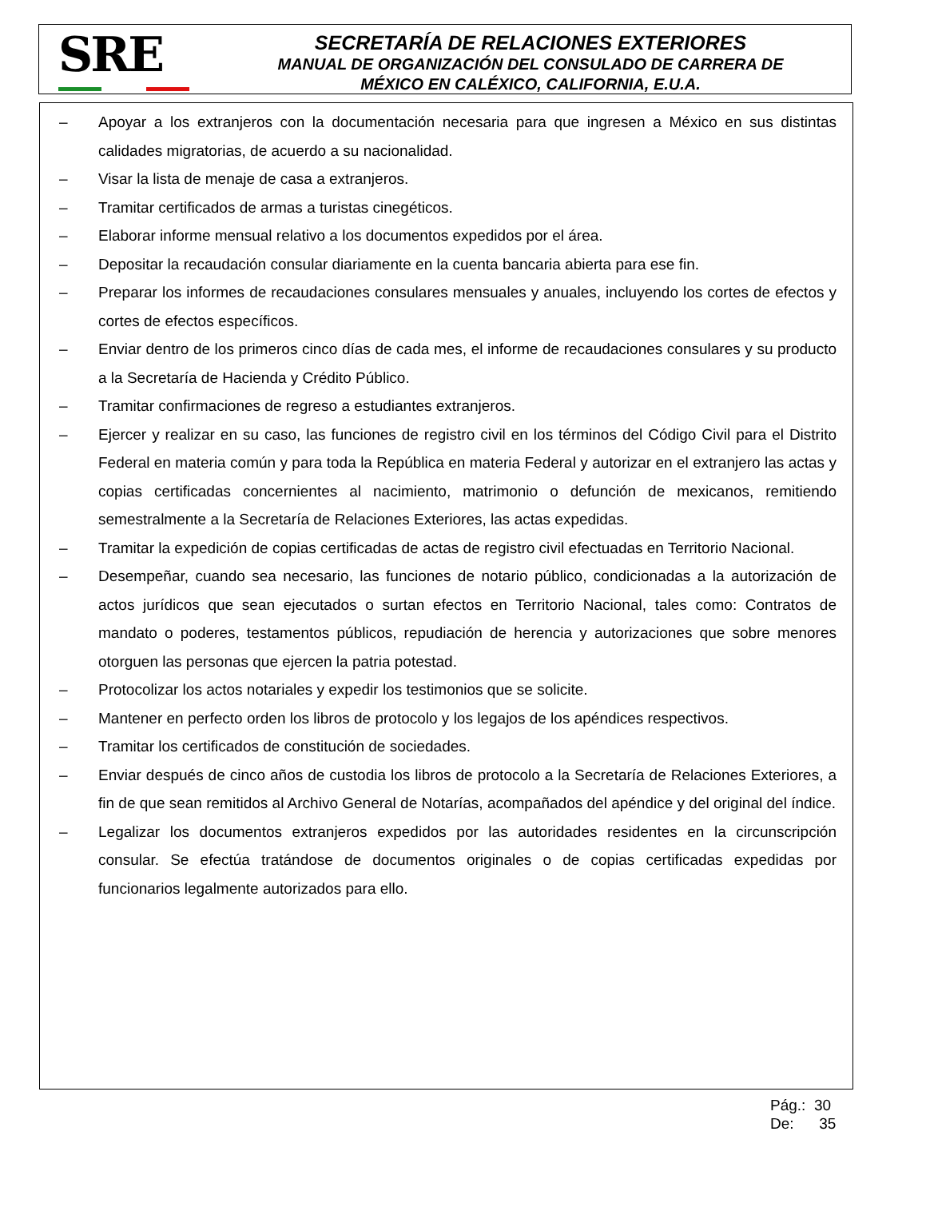SRE
SECRETARÍA DE RELACIONES EXTERIORES
MANUAL DE ORGANIZACIÓN DEL CONSULADO DE CARRERA DE
MÉXICO EN CALÉXICO, CALIFORNIA, E.U.A.
– Apoyar a los extranjeros con la documentación necesaria para que ingresen a México en sus distintas calidades migratorias, de acuerdo a su nacionalidad.
– Visar la lista de menaje de casa a extranjeros.
– Tramitar certificados de armas a turistas cinegéticos.
– Elaborar informe mensual relativo a los documentos expedidos por el área.
– Depositar la recaudación consular diariamente en la cuenta bancaria abierta para ese fin.
– Preparar los informes de recaudaciones consulares mensuales y anuales, incluyendo los cortes de efectos y cortes de efectos específicos.
– Enviar dentro de los primeros cinco días de cada mes, el informe de recaudaciones consulares y su producto a la Secretaría de Hacienda y Crédito Público.
– Tramitar confirmaciones de regreso a estudiantes extranjeros.
– Ejercer y realizar en su caso, las funciones de registro civil en los términos del Código Civil para el Distrito Federal en materia común y para toda la República en materia Federal y autorizar en el extranjero las actas y copias certificadas concernientes al nacimiento, matrimonio o defunción de mexicanos, remitiendo semestralmente a la Secretaría de Relaciones Exteriores, las actas expedidas.
– Tramitar la expedición de copias certificadas de actas de registro civil efectuadas en Territorio Nacional.
– Desempeñar, cuando sea necesario, las funciones de notario público, condicionadas a la autorización de actos jurídicos que sean ejecutados o surtan efectos en Territorio Nacional, tales como: Contratos de mandato o poderes, testamentos públicos, repudiación de herencia y autorizaciones que sobre menores otorguen las personas que ejercen la patria potestad.
– Protocolizar los actos notariales y expedir los testimonios que se solicite.
– Mantener en perfecto orden los libros de protocolo y los legajos de los apéndices respectivos.
– Tramitar los certificados de constitución de sociedades.
– Enviar después de cinco años de custodia los libros de protocolo a la Secretaría de Relaciones Exteriores, a fin de que sean remitidos al Archivo General de Notarías, acompañados del apéndice y del original del índice.
– Legalizar los documentos extranjeros expedidos por las autoridades residentes en la circunscripción consular. Se efectúa tratándose de documentos originales o de copias certificadas expedidas por funcionarios legalmente autorizados para ello.
Pág.: 30
De: 35